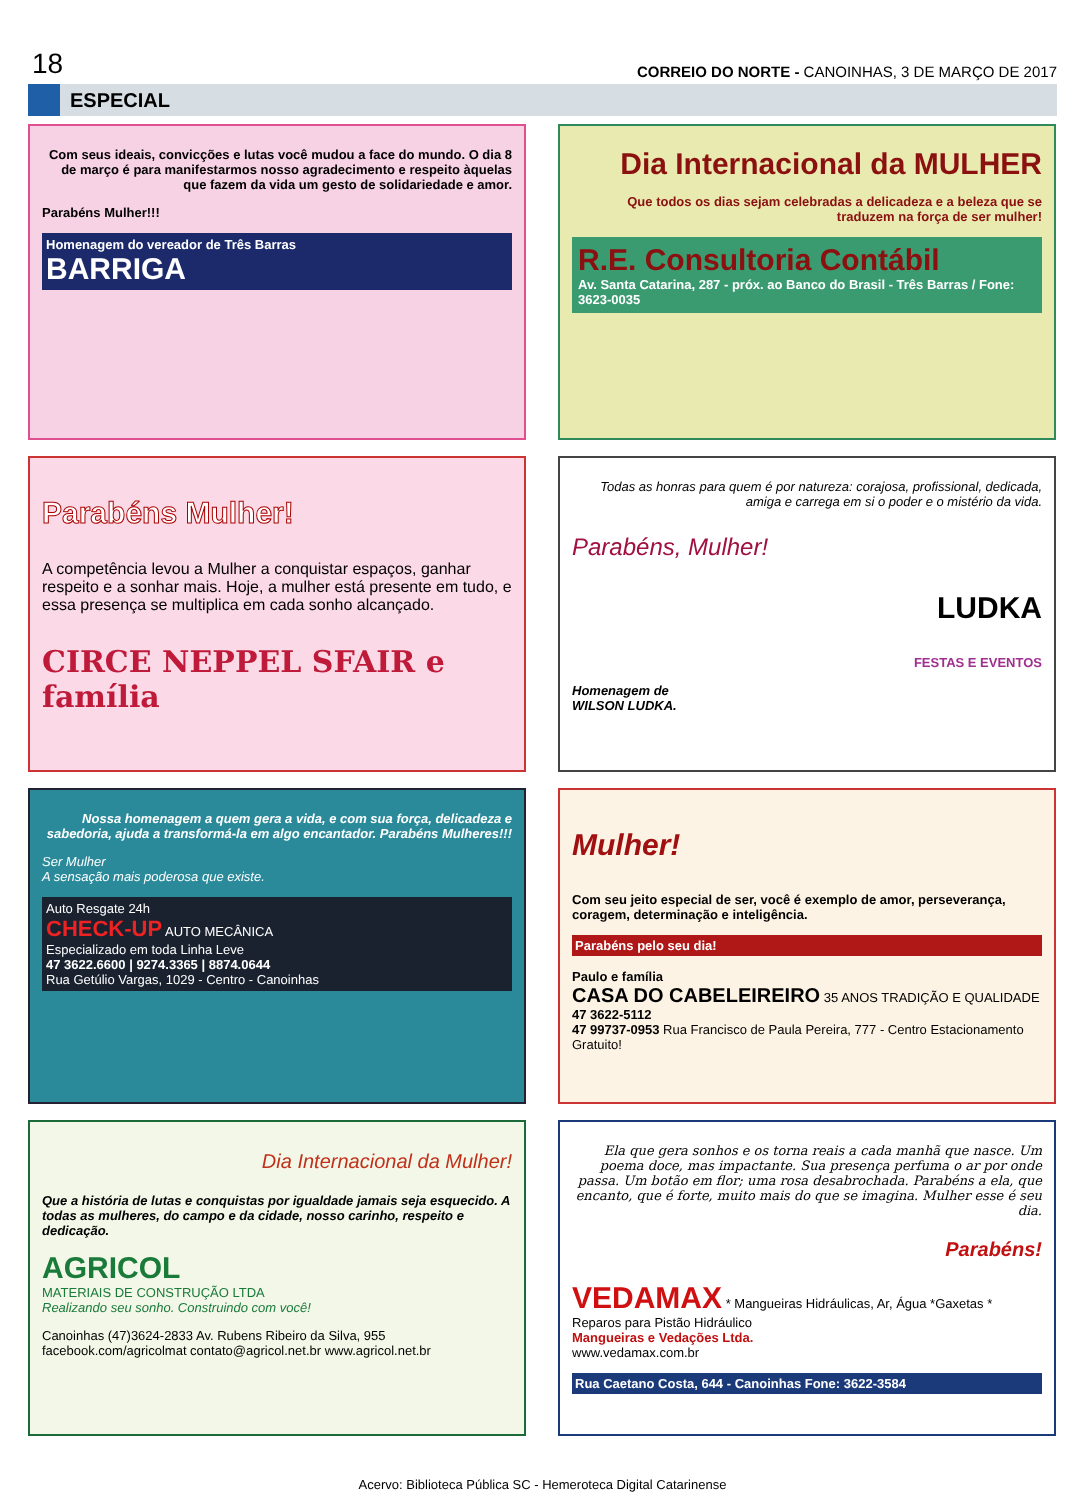18 CORREIO DO NORTE - CANOINHAS, 3 DE MARÇO DE 2017
ESPECIAL
Com seus ideais, convicções e lutas você mudou a face do mundo. O dia 8 de março é para manifestarmos nosso agradecimento e respeito àquelas que fazem da vida um gesto de solidariedade e amor.
Parabéns Mulher!!!
Homenagem do vereador de Três Barras
BARRIGA
Dia Internacional da MULHER
Que todos os dias sejam celebradas a delicadeza e a beleza que se traduzem na força de ser mulher!
R.E. Consultoria Contábil
Av. Santa Catarina, 287 - próx. ao Banco do Brasil - Três Barras / Fone: 3623-0035
Parabéns Mulher!
A competência levou a Mulher a conquistar espaços, ganhar respeito e a sonhar mais. Hoje, a mulher está presente em tudo, e essa presença se multiplica em cada sonho alcançado.
CIRCE NEPPEL SFAIR e família
Todas as honras para quem é por natureza: corajosa, profissional, dedicada, amiga e carrega em si o poder e o mistério da vida.
Parabéns, Mulher!
LUDKA
FESTAS E EVENTOS
Homenagem de
WILSON LUDKA.
Nossa homenagem a quem gera a vida, e com sua força, delicadeza e sabedoria, ajuda a transformá-la em algo encantador. Parabéns Mulheres!!!
Ser Mulher
A sensação mais poderosa que existe.
Auto Resgate 24h
CHECK-UP AUTO MECÂNICA
Especializado em toda Linha Leve
47 3622.6600 | 9274.3365 | 8874.0644
Rua Getúlio Vargas, 1029 - Centro - Canoinhas
Mulher!
Com seu jeito especial de ser, você é exemplo de amor, perseverança, coragem, determinação e inteligência.
Parabéns pelo seu dia!
Paulo e família
CASA DO CABELEIREIRO 35 ANOS TRADIÇÃO E QUALIDADE
47 3622-5112
47 99737-0953 Rua Francisco de Paula Pereira, 777 - Centro Estacionamento Gratuito!
Dia Internacional da Mulher!
Que a história de lutas e conquistas por igualdade jamais seja esquecido. A todas as mulheres, do campo e da cidade, nosso carinho, respeito e dedicação.
AGRICOL
MATERIAIS DE CONSTRUÇÃO LTDA
Realizando seu sonho. Construindo com você!
Canoinhas (47)3624-2833 Av. Rubens Ribeiro da Silva, 955
facebook.com/agricolmat contato@agricol.net.br www.agricol.net.br
Ela que gera sonhos e os torna reais a cada manhã que nasce. Um poema doce, mas impactante. Sua presença perfuma o ar por onde passa. Um botão em flor; uma rosa desabrochada. Parabéns a ela, que encanto, que é forte, muito mais do que se imagina. Mulher esse é seu dia.
Parabéns!
VEDAMAX * Mangueiras Hidráulicas, Ar, Água *Gaxetas * Reparos para Pistão Hidráulico
Mangueiras e Vedações Ltda.
www.vedamax.com.br
Rua Caetano Costa, 644 - Canoinhas Fone: 3622-3584
Acervo: Biblioteca Pública SC - Hemeroteca Digital Catarinense